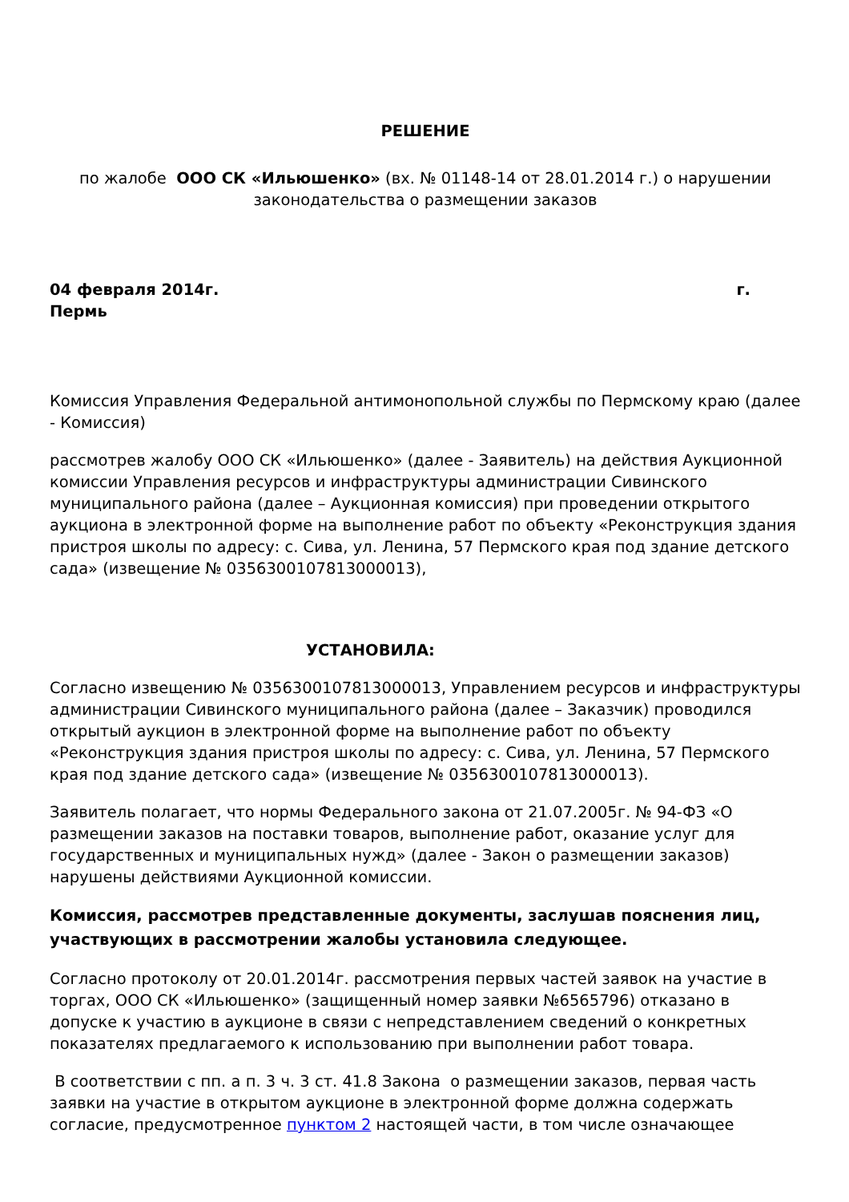РЕШЕНИЕ
по жалобе ООО СК «Ильюшенко» (вх. № 01148-14 от 28.01.2014 г.) о нарушении
законодательства о размещении заказов
04 февраля 2014г. г.
Пермь
Комиссия Управления Федеральной антимонопольной службы по Пермскому краю (далее - Комиссия)
рассмотрев жалобу ООО СК «Ильюшенко» (далее - Заявитель) на действия Аукционной комиссии Управления ресурсов и инфраструктуры администрации Сивинского муниципального района (далее – Аукционная комиссия) при проведении открытого аукциона в электронной форме на выполнение работ по объекту «Реконструкция здания пристроя школы по адресу: с. Сива, ул. Ленина, 57 Пермского края под здание детского сада» (извещение № 0356300107813000013),
УСТАНОВИЛА:
Согласно извещению № 0356300107813000013, Управлением ресурсов и инфраструктуры администрации Сивинского муниципального района (далее – Заказчик) проводился открытый аукцион в электронной форме на выполнение работ по объекту «Реконструкция здания пристроя школы по адресу: с. Сива, ул. Ленина, 57 Пермского края под здание детского сада» (извещение № 0356300107813000013).
Заявитель полагает, что нормы Федерального закона от 21.07.2005г. № 94-ФЗ «О размещении заказов на поставки товаров, выполнение работ, оказание услуг для государственных и муниципальных нужд» (далее - Закон о размещении заказов) нарушены действиями Аукционной комиссии.
Комиссия, рассмотрев представленные документы, заслушав пояснения лиц, участвующих в рассмотрении жалобы установила следующее.
Согласно протоколу от 20.01.2014г. рассмотрения первых частей заявок на участие в торгах, ООО СК «Ильюшенко» (защищенный номер заявки №6565796) отказано в допуске к участию в аукционе в связи с непредставлением сведений о конкретных показателях предлагаемого к использованию при выполнении работ товара.
В соответствии с пп. а п. 3 ч. 3 ст. 41.8 Закона о размещении заказов, первая часть заявки на участие в открытом аукционе в электронной форме должна содержать согласие, предусмотренное пунктом 2 настоящей части, в том числе означающее